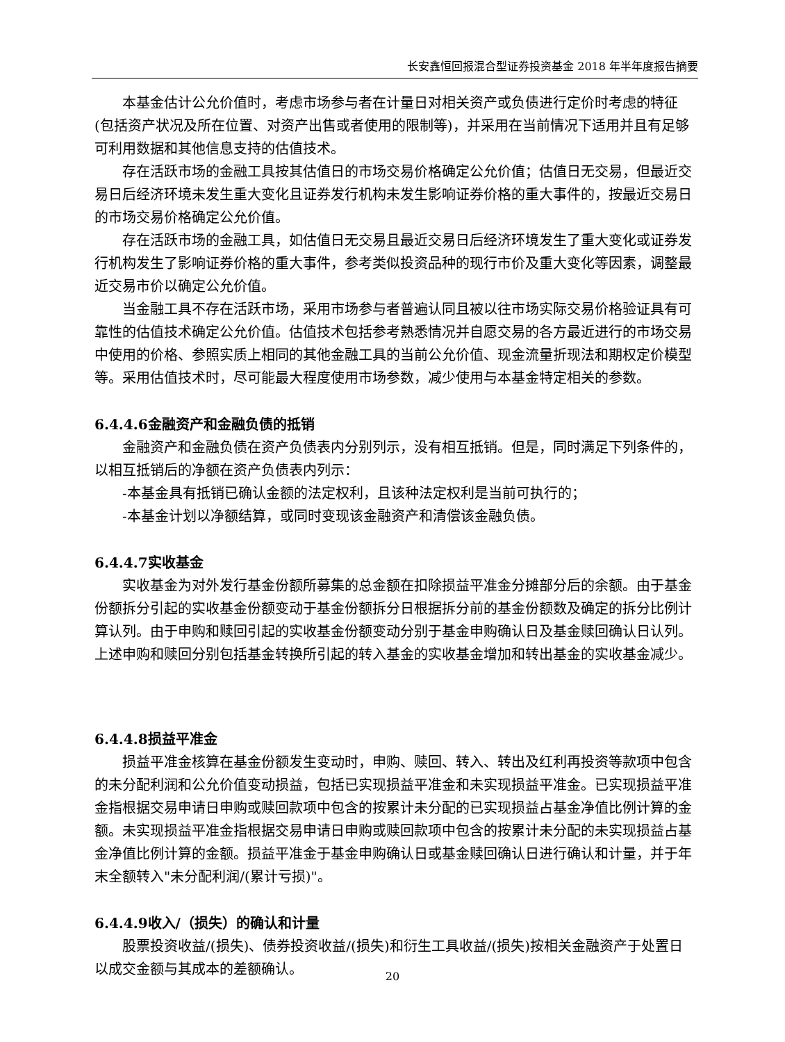长安鑫恒回报混合型证券投资基金 2018 年半年度报告摘要
本基金估计公允价值时，考虑市场参与者在计量日对相关资产或负债进行定价时考虑的特征(包括资产状况及所在位置、对资产出售或者使用的限制等)，并采用在当前情况下适用并且有足够可利用数据和其他信息支持的估值技术。
存在活跃市场的金融工具按其估值日的市场交易价格确定公允价值；估值日无交易，但最近交易日后经济环境未发生重大变化且证券发行机构未发生影响证券价格的重大事件的，按最近交易日的市场交易价格确定公允价值。
存在活跃市场的金融工具，如估值日无交易且最近交易日后经济环境发生了重大变化或证券发行机构发生了影响证券价格的重大事件，参考类似投资品种的现行市价及重大变化等因素，调整最近交易市价以确定公允价值。
当金融工具不存在活跃市场，采用市场参与者普遍认同且被以往市场实际交易价格验证具有可靠性的估值技术确定公允价值。估值技术包括参考熟悉情况并自愿交易的各方最近进行的市场交易中使用的价格、参照实质上相同的其他金融工具的当前公允价值、现金流量折现法和期权定价模型等。采用估值技术时，尽可能最大程度使用市场参数，减少使用与本基金特定相关的参数。
6.4.4.6金融资产和金融负债的抵销
金融资产和金融负债在资产负债表内分别列示，没有相互抵销。但是，同时满足下列条件的，以相互抵销后的净额在资产负债表内列示：
-本基金具有抵销已确认金额的法定权利，且该种法定权利是当前可执行的；
-本基金计划以净额结算，或同时变现该金融资产和清偿该金融负债。
6.4.4.7实收基金
实收基金为对外发行基金份额所募集的总金额在扣除损益平准金分摊部分后的余额。由于基金份额拆分引起的实收基金份额变动于基金份额拆分日根据拆分前的基金份额数及确定的拆分比例计算认列。由于申购和赎回引起的实收基金份额变动分别于基金申购确认日及基金赎回确认日认列。上述申购和赎回分别包括基金转换所引起的转入基金的实收基金增加和转出基金的实收基金减少。
6.4.4.8损益平准金
损益平准金核算在基金份额发生变动时，申购、赎回、转入、转出及红利再投资等款项中包含的未分配利润和公允价值变动损益，包括已实现损益平准金和未实现损益平准金。已实现损益平准金指根据交易申请日申购或赎回款项中包含的按累计未分配的已实现损益占基金净值比例计算的金额。未实现损益平准金指根据交易申请日申购或赎回款项中包含的按累计未分配的未实现损益占基金净值比例计算的金额。损益平准金于基金申购确认日或基金赎回确认日进行确认和计量，并于年末全额转入"未分配利润/(累计亏损)"。
6.4.4.9收入/（损失）的确认和计量
股票投资收益/(损失)、债券投资收益/(损失)和衍生工具收益/(损失)按相关金融资产于处置日以成交金额与其成本的差额确认。
20